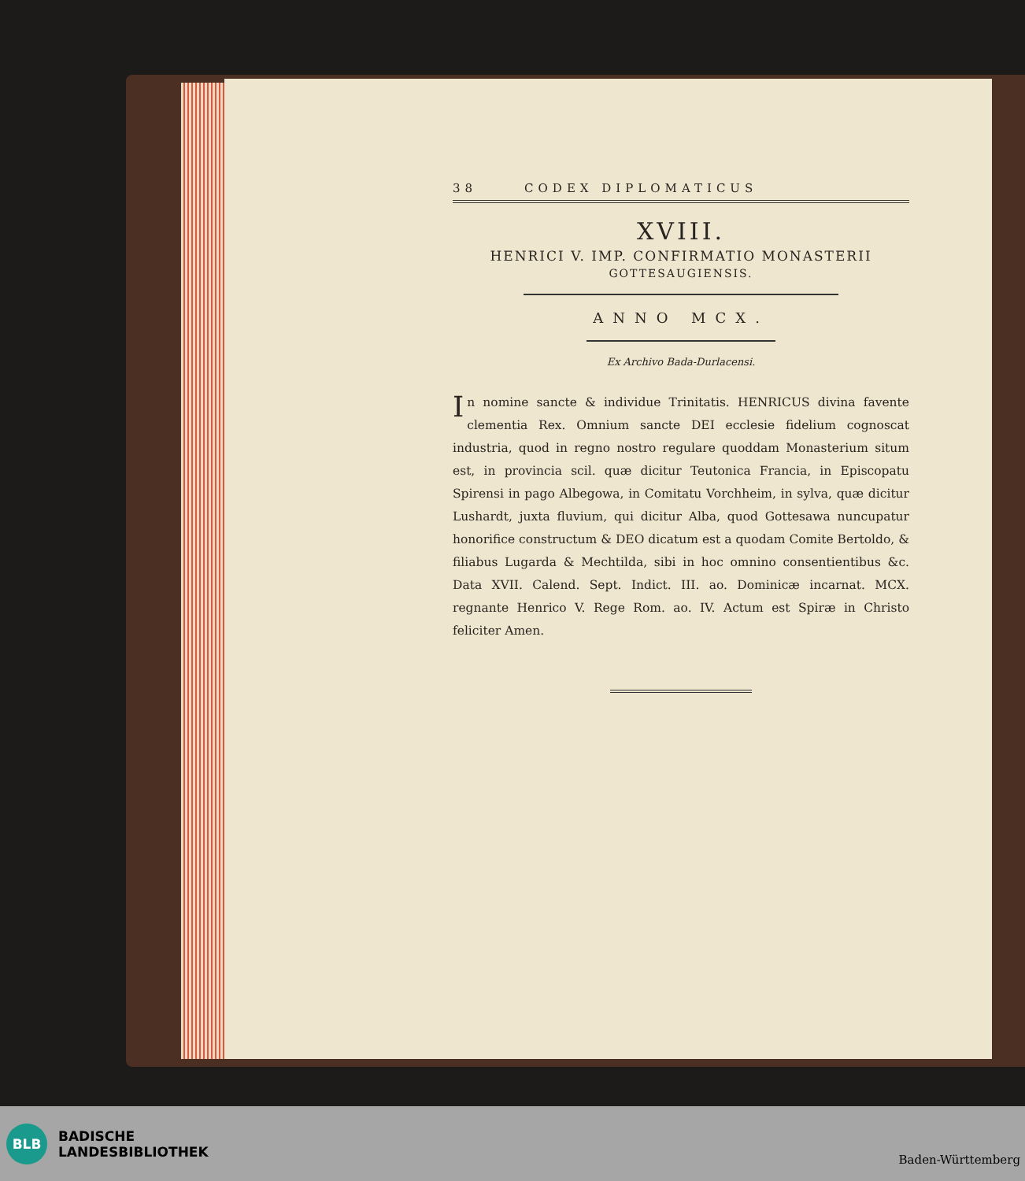38 CODEX DIPLOMATICUS
XVIII.
HENRICI V. IMP. CONFIRMATIO MONASTERII
GOTTESAUGIENSIS.
ANNO MCX.
Ex Archivo Bada-Durlacensi.
In nomine sancte & individue Trinitatis. HENRICUS divina favente clementia Rex. Omnium sancte DEI ecclesie fidelium cognoscat industria, quod in regno nostro regulare quoddam Monasterium situm est, in provincia scil. quæ dicitur Teutonica Francia, in Episcopatu Spirensi in pago Albegowa, in Comitatu Vorchheim, in sylva, quæ dicitur Lushardt, juxta fluvium, qui dicitur Alba, quod Gottesawa nuncupatur honorifice constructum & DEO dicatum est a quodam Comite Bertoldo, & filiabus Lugarda & Mechtilda, sibi in hoc omnino consentientibus &c. Data XVII. Calend. Sept. Indict. III. ao. Dominicæ incarnat. MCX. regnante Henrico V. Rege Rom. ao. IV. Actum est Spiræ in Christo feliciter Amen.
BLB
BADISCHE
LANDESBIBLIOTHEK
Baden-Württemberg